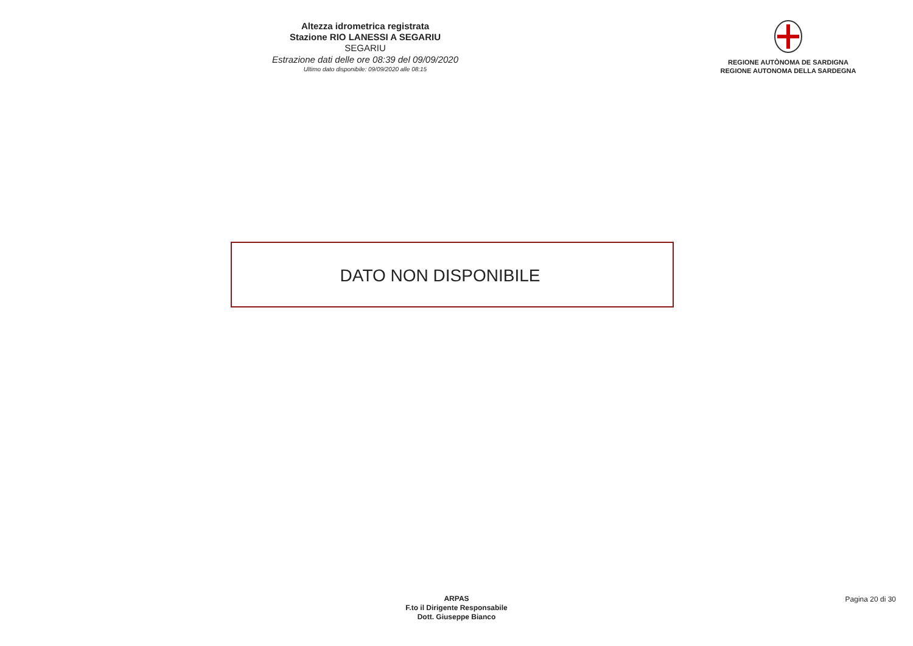Altezza idrometrica registrata
Stazione RIO LANESSI A SEGARIU
SEGARIU
Estrazione dati delle ore 08:39 del 09/09/2020
Ultimo dato disponibile: 09/09/2020 alle 08:15
REGIONE AUTÒNOMA DE SARDIGNA
REGIONE AUTONOMA DELLA SARDEGNA
DATO NON DISPONIBILE
ARPAS
F.to il Dirigente Responsabile
Dott. Giuseppe Bianco
Pagina 20 di 30